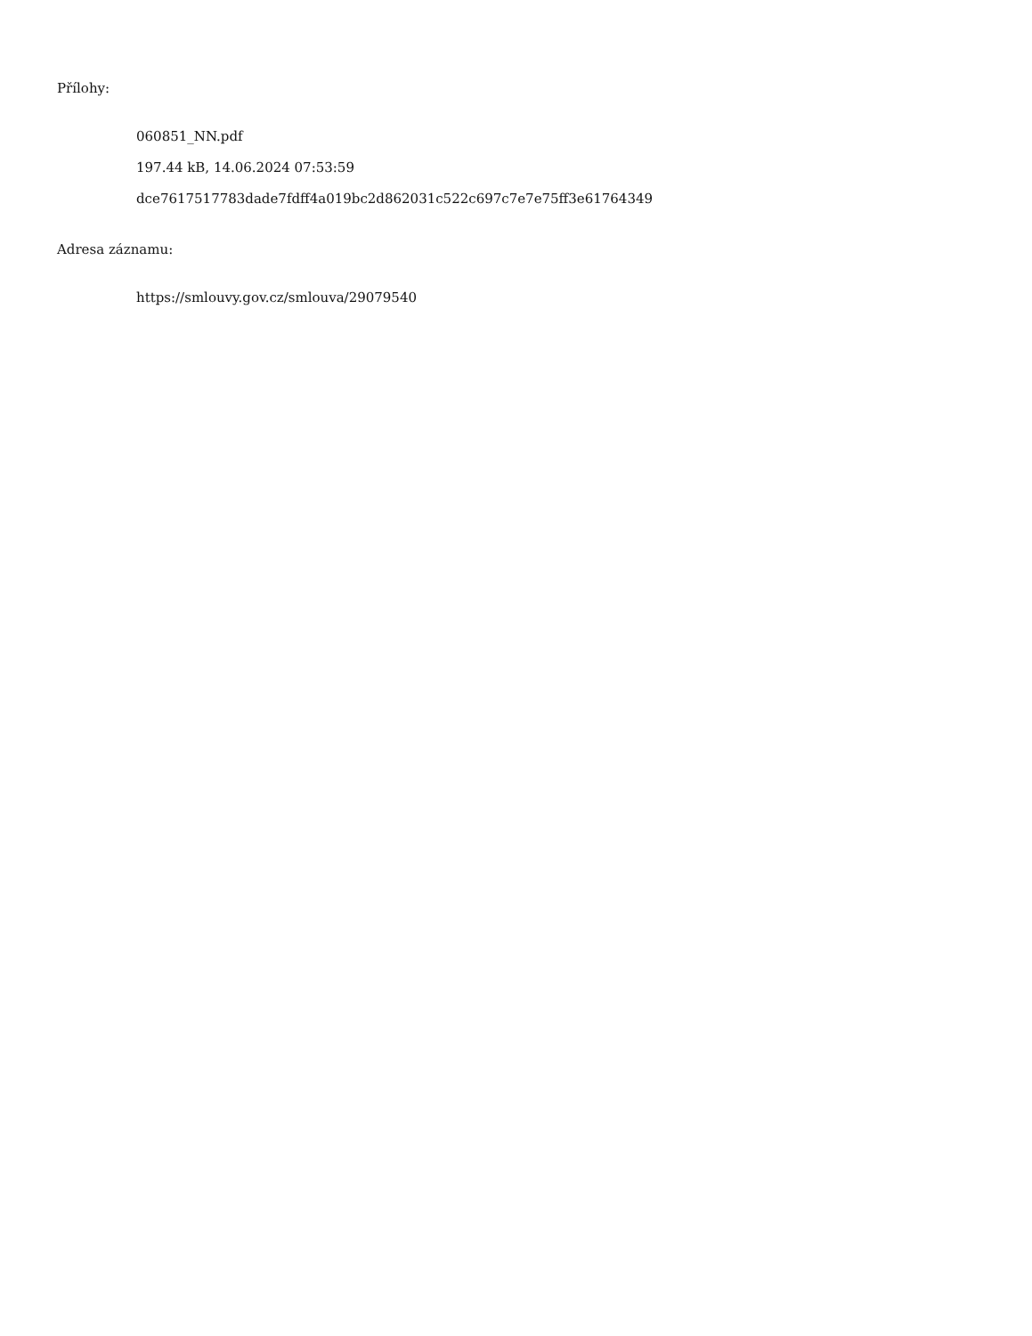Přílohy:
060851_NN.pdf
197.44 kB, 14.06.2024 07:53:59
dce7617517783dade7fdff4a019bc2d862031c522c697c7e7e75ff3e61764349
Adresa záznamu:
https://smlouvy.gov.cz/smlouva/29079540